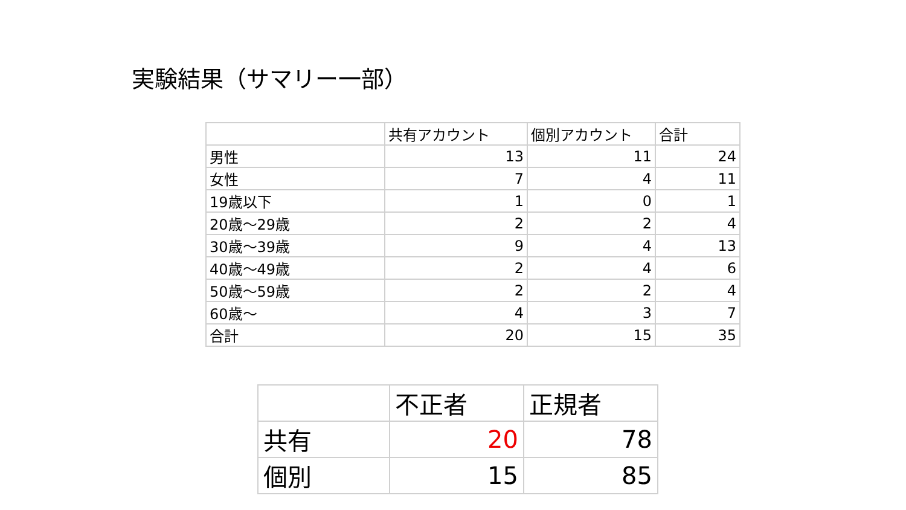実験結果（サマリー一部）
| | 共有アカウント | 個別アカウント | 合計 |
| --- | --- | --- | --- |
| 男性 | 13 | 11 | 24 |
| 女性 | 7 | 4 | 11 |
| 19歳以下 | 1 | 0 | 1 |
| 20歳～29歳 | 2 | 2 | 4 |
| 30歳～39歳 | 9 | 4 | 13 |
| 40歳～49歳 | 2 | 4 | 6 |
| 50歳～59歳 | 2 | 2 | 4 |
| 60歳～ | 4 | 3 | 7 |
| 合計 | 20 | 15 | 35 |
| | 不正者 | 正規者 |
| --- | --- | --- |
| 共有 | 20 | 78 |
| 個別 | 15 | 85 |